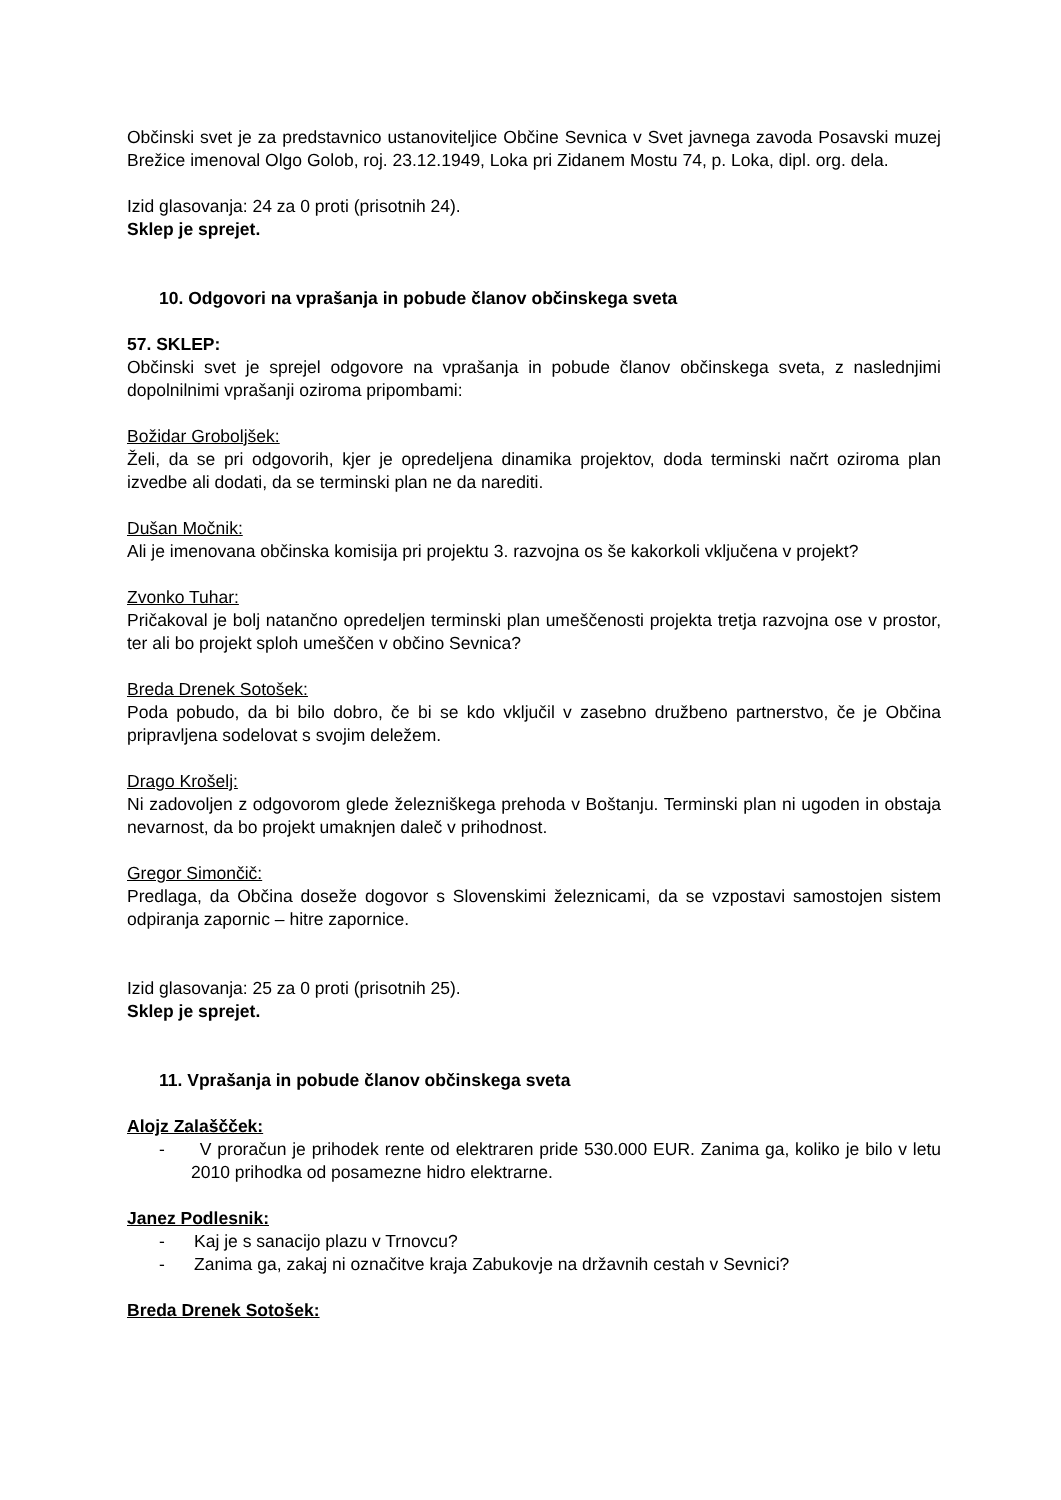Občinski svet je za predstavnico ustanoviteljice Občine Sevnica v Svet javnega zavoda Posavski muzej Brežice imenoval Olgo Golob, roj. 23.12.1949, Loka pri Zidanem Mostu 74, p. Loka, dipl. org. dela.
Izid glasovanja: 24 za 0 proti (prisotnih 24).
Sklep je sprejet.
10. Odgovori na vprašanja in pobude članov občinskega sveta
57. SKLEP:
Občinski svet je sprejel odgovore na vprašanja in pobude članov občinskega sveta, z naslednjimi dopolnilnimi vprašanji oziroma pripombami:
Božidar Groboljšek:
Želi, da se pri odgovorih, kjer je opredeljena dinamika projektov, doda terminski načrt oziroma plan izvedbe ali dodati, da se terminski plan ne da narediti.
Dušan Močnik:
Ali je imenovana občinska komisija pri projektu 3. razvojna os še kakorkoli vključena v projekt?
Zvonko Tuhar:
Pričakoval je bolj natančno opredeljen terminski plan umeščenosti projekta tretja razvojna ose v prostor, ter ali bo projekt sploh umeščen v občino Sevnica?
Breda Drenek Sotošek:
Poda pobudo, da bi bilo dobro, če bi se kdo vključil v zasebno družbeno partnerstvo, če je Občina pripravljena sodelovat s svojim deležem.
Drago Krošelj:
Ni zadovoljen z odgovorom glede železniškega prehoda v Boštanju. Terminski plan ni ugoden in obstaja nevarnost, da bo projekt umaknjen daleč v prihodnost.
Gregor Simončič:
Predlaga, da Občina doseže dogovor s Slovenskimi železnicami, da se vzpostavi samostojen sistem odpiranja zapornic – hitre zapornice.
Izid glasovanja: 25 za 0 proti (prisotnih 25).
Sklep je sprejet.
11. Vprašanja in pobude članov občinskega sveta
Alojz Zalaščček:
- V proračun je prihodek rente od elektraren pride 530.000 EUR. Zanima ga, koliko je bilo v letu 2010 prihodka od posamezne hidro elektrarne.
Janez Podlesnik:
- Kaj je s sanacijo plazu v Trnovcu?
- Zanima ga, zakaj ni označitve kraja Zabukovje na državnih cestah v Sevnici?
Breda Drenek Sotošek: